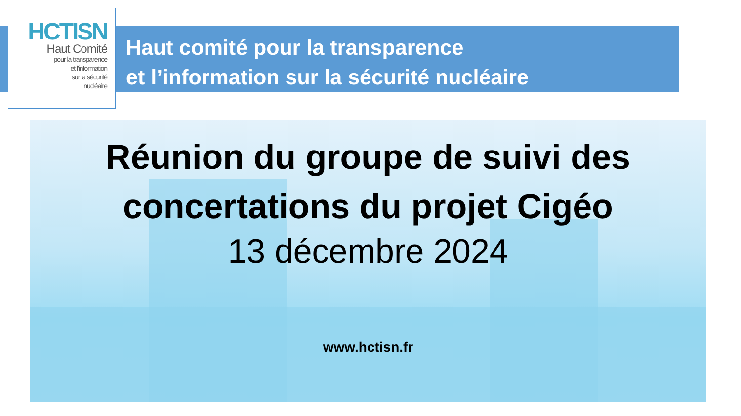HCTISN
Haut Comité
pour la transparence
et l'information
sur la sécurité
nucléaire
Haut comité pour la transparence
et l’information sur la sécurité nucléaire
Réunion du groupe de suivi des
concertations du projet Cigéo
13 décembre 2024
www.hctisn.fr